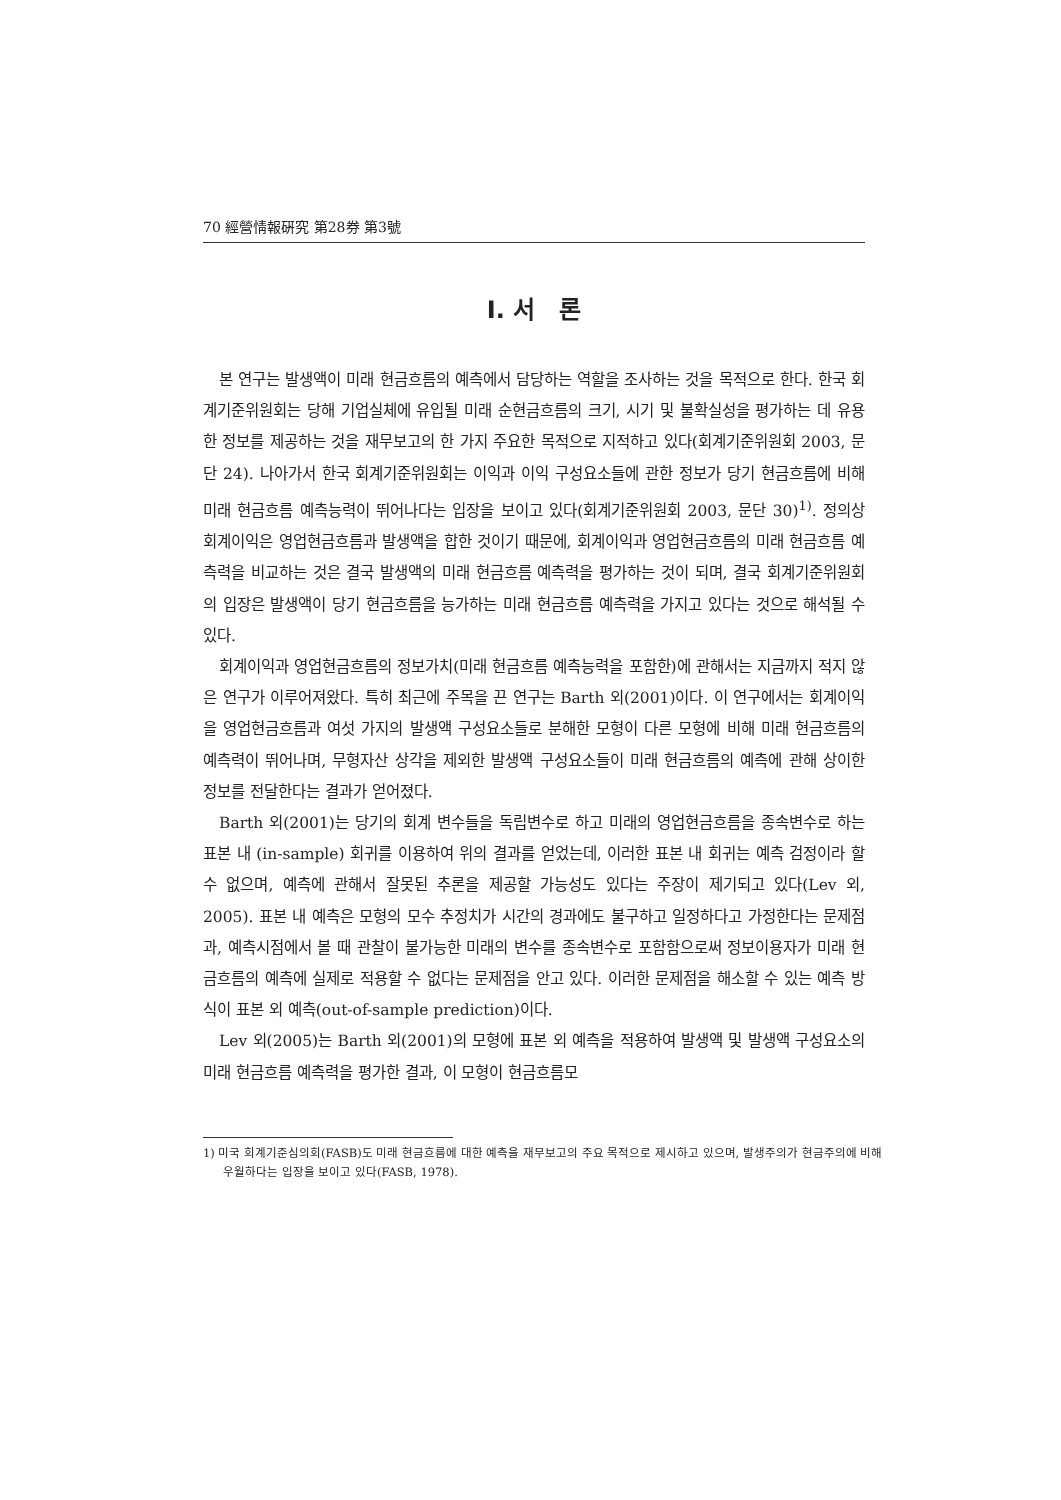70 經營情報硏究 第28券 第3號
Ⅰ. 서　론
본 연구는 발생액이 미래 현금흐름의 예측에서 담당하는 역할을 조사하는 것을 목적으로 한다. 한국 회계기준위원회는 당해 기업실체에 유입될 미래 순현금흐름의 크기, 시기 및 불확실성을 평가하는 데 유용한 정보를 제공하는 것을 재무보고의 한 가지 주요한 목적으로 지적하고 있다(회계기준위원회 2003, 문단 24). 나아가서 한국 회계기준위원회는 이익과 이익 구성요소들에 관한 정보가 당기 현금흐름에 비해 미래 현금흐름 예측능력이 뛰어나다는 입장을 보이고 있다(회계기준위원회 2003, 문단 30)<sup>1)</sup>. 정의상 회계이익은 영업현금흐름과 발생액을 합한 것이기 때문에, 회계이익과 영업현금흐름의 미래 현금흐름 예측력을 비교하는 것은 결국 발생액의 미래 현금흐름 예측력을 평가하는 것이 되며, 결국 회계기준위원회의 입장은 발생액이 당기 현금흐름을 능가하는 미래 현금흐름 예측력을 가지고 있다는 것으로 해석될 수 있다.
회계이익과 영업현금흐름의 정보가치(미래 현금흐름 예측능력을 포함한)에 관해서는 지금까지 적지 않은 연구가 이루어져왔다. 특히 최근에 주목을 끈 연구는 Barth 외(2001)이다. 이 연구에서는 회계이익을 영업현금흐름과 여섯 가지의 발생액 구성요소들로 분해한 모형이 다른 모형에 비해 미래 현금흐름의 예측력이 뛰어나며, 무형자산 상각을 제외한 발생액 구성요소들이 미래 현금흐름의 예측에 관해 상이한 정보를 전달한다는 결과가 얻어졌다.
Barth 외(2001)는 당기의 회계 변수들을 독립변수로 하고 미래의 영업현금흐름을 종속변수로 하는 표본 내 (in-sample) 회귀를 이용하여 위의 결과를 얻었는데, 이러한 표본 내 회귀는 예측 검정이라 할 수 없으며, 예측에 관해서 잘못된 추론을 제공할 가능성도 있다는 주장이 제기되고 있다(Lev 외, 2005). 표본 내 예측은 모형의 모수 추정치가 시간의 경과에도 불구하고 일정하다고 가정한다는 문제점과, 예측시점에서 볼 때 관찰이 불가능한 미래의 변수를 종속변수로 포함함으로써 정보이용자가 미래 현금흐름의 예측에 실제로 적용할 수 없다는 문제점을 안고 있다. 이러한 문제점을 해소할 수 있는 예측 방식이 표본 외 예측(out-of-sample prediction)이다.
Lev 외(2005)는 Barth 외(2001)의 모형에 표본 외 예측을 적용하여 발생액 및 발생액 구성요소의 미래 현금흐름 예측력을 평가한 결과, 이 모형이 현금흐름모
1) 미국 회계기준심의회(FASB)도 미래 현금흐름에 대한 예측을 재무보고의 주요 목적으로 제시하고 있으며, 발생주의가 현금주의에 비해 우월하다는 입장을 보이고 있다(FASB, 1978).